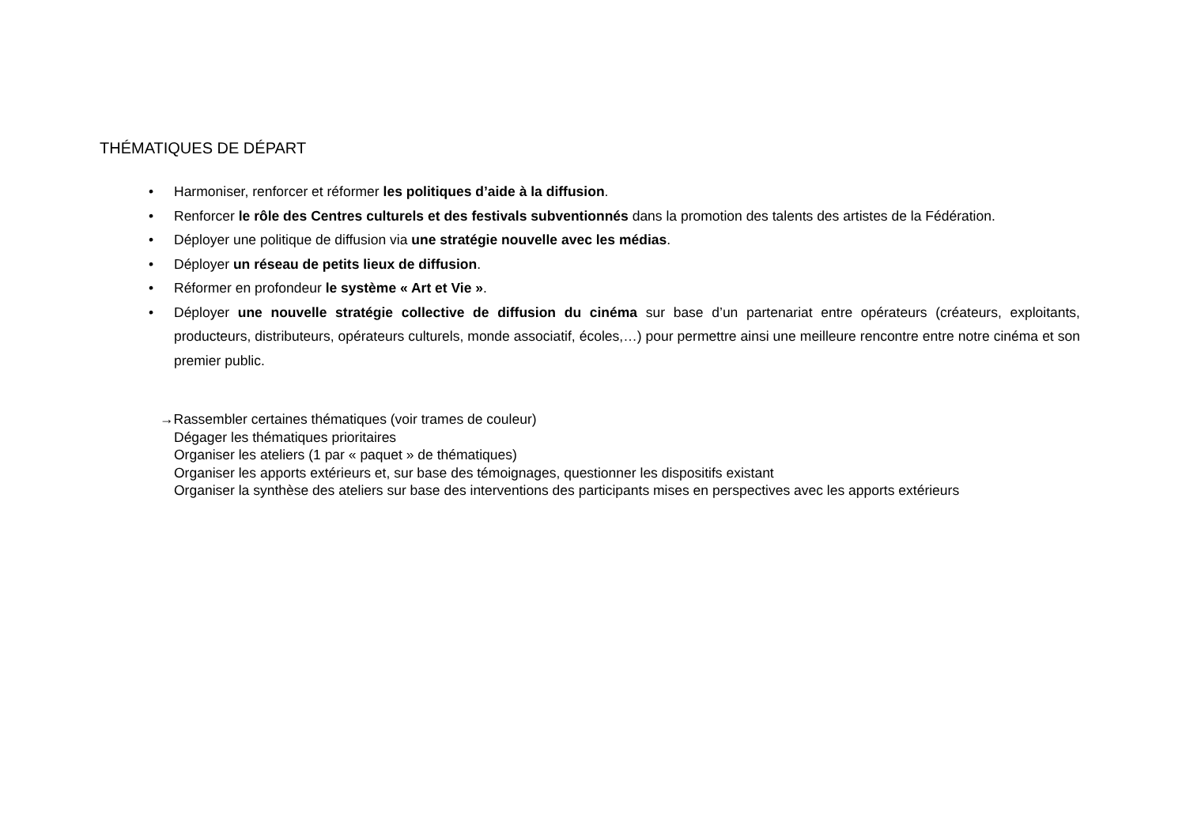THÉMATIQUES DE DÉPART
• Harmoniser, renforcer et réformer les politiques d’aide à la diffusion.
• Renforcer le rôle des Centres culturels et des festivals subventionnés dans la promotion des talents des artistes de la Fédération.
• Déployer une politique de diffusion via une stratégie nouvelle avec les médias.
• Déployer un réseau de petits lieux de diffusion.
• Réformer en profondeur le système « Art et Vie ».
• Déployer une nouvelle stratégie collective de diffusion du cinéma sur base d’un partenariat entre opérateurs (créateurs, exploitants, producteurs, distributeurs, opérateurs culturels, monde associatif, écoles,…) pour permettre ainsi une meilleure rencontre entre notre cinéma et son premier public.
→Rassembler certaines thématiques (voir trames de couleur)
Dégager les thématiques prioritaires
Organiser les ateliers (1 par « paquet » de thématiques)
Organiser les apports extérieurs et, sur base des témoignages, questionner les dispositifs existant
Organiser la synthèse des ateliers sur base des interventions des participants mises en perspectives avec les apports extérieurs